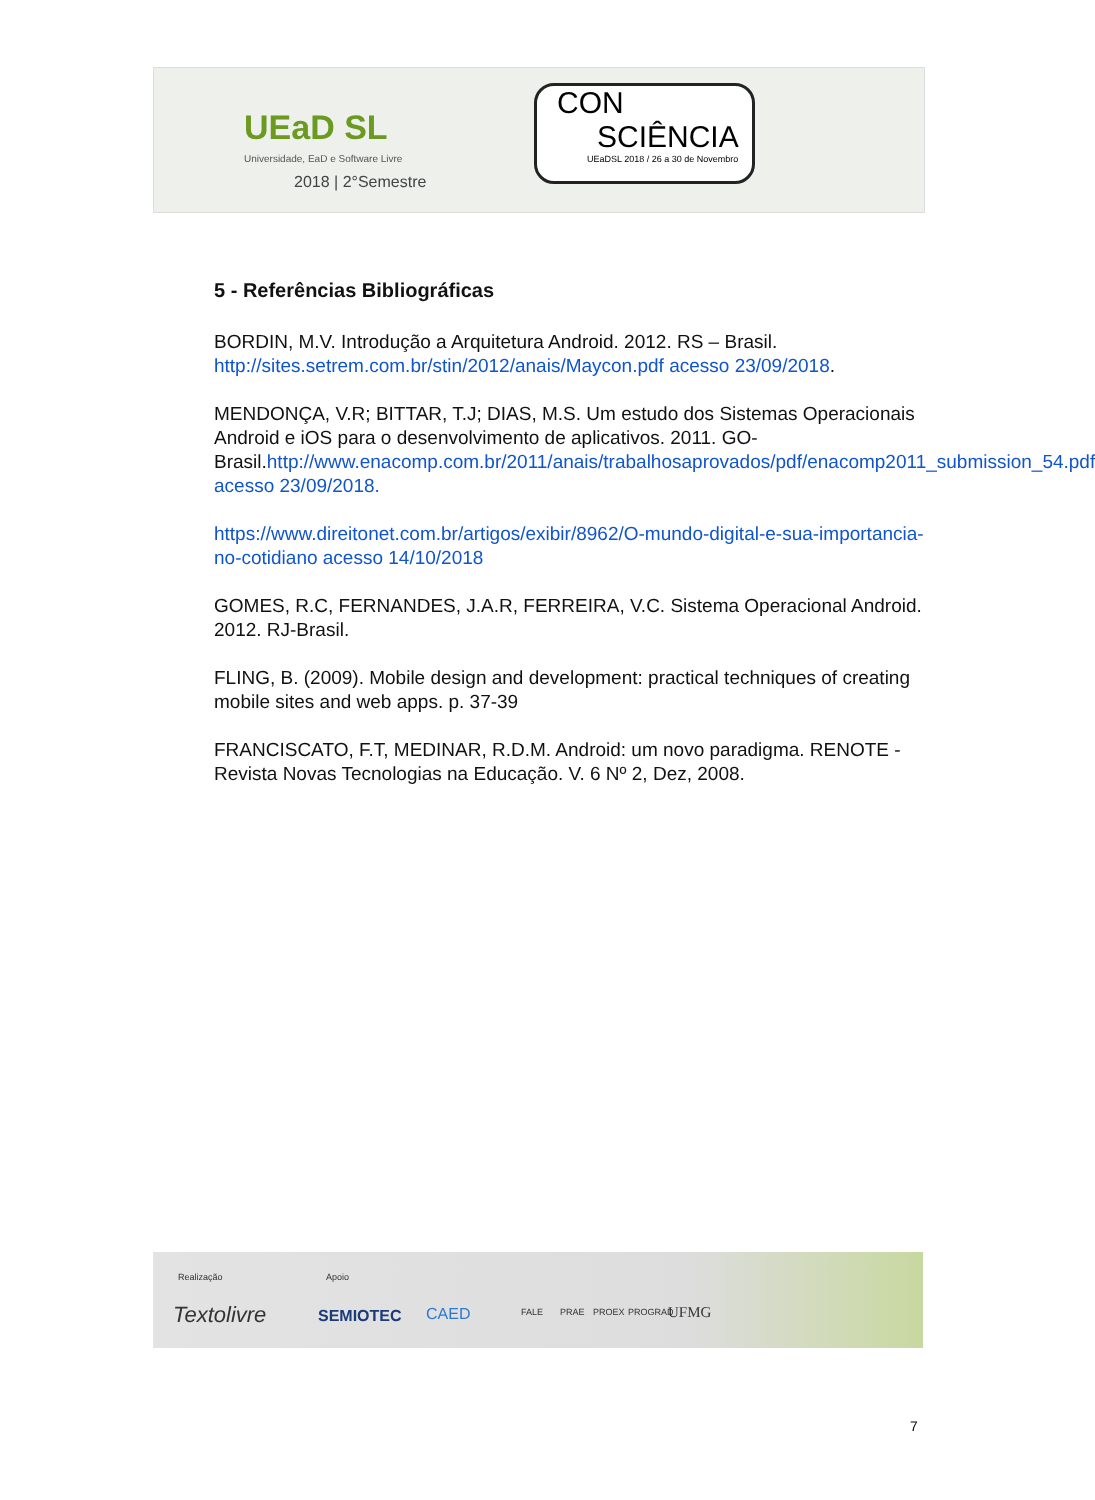UEaD SL
Universidade, EaD e Software Livre
2018 | 2°Semestre
CON
SCIÊNCIA
UEaDSL 2018 / 26 a 30 de Novembro
5 - Referências Bibliográficas
BORDIN, M.V. Introdução a Arquitetura Android. 2012. RS – Brasil. http://sites.setrem.com.br/stin/2012/anais/Maycon.pdf acesso 23/09/2018.
MENDONÇA, V.R; BITTAR, T.J; DIAS, M.S. Um estudo dos Sistemas Operacionais Android e iOS para o desenvolvimento de aplicativos. 2011. GO-Brasil.http://www.enacomp.com.br/2011/anais/trabalhosaprovados/pdf/enacomp2011_submission_54.pdf acesso 23/09/2018.
https://www.direitonet.com.br/artigos/exibir/8962/O-mundo-digital-e-sua-importancia-no-cotidiano acesso 14/10/2018
GOMES, R.C, FERNANDES, J.A.R, FERREIRA, V.C. Sistema Operacional Android. 2012. RJ-Brasil.
FLING, B. (2009). Mobile design and development: practical techniques of creating mobile sites and web apps. p. 37-39
FRANCISCATO, F.T, MEDINAR, R.D.M. Android: um novo paradigma. RENOTE - Revista Novas Tecnologias na Educação. V. 6 Nº 2, Dez, 2008.
Realização Apoio
Textolivre SEMIOTEC CAED FALE PRAE PROEX PROGRAD UFMG
7